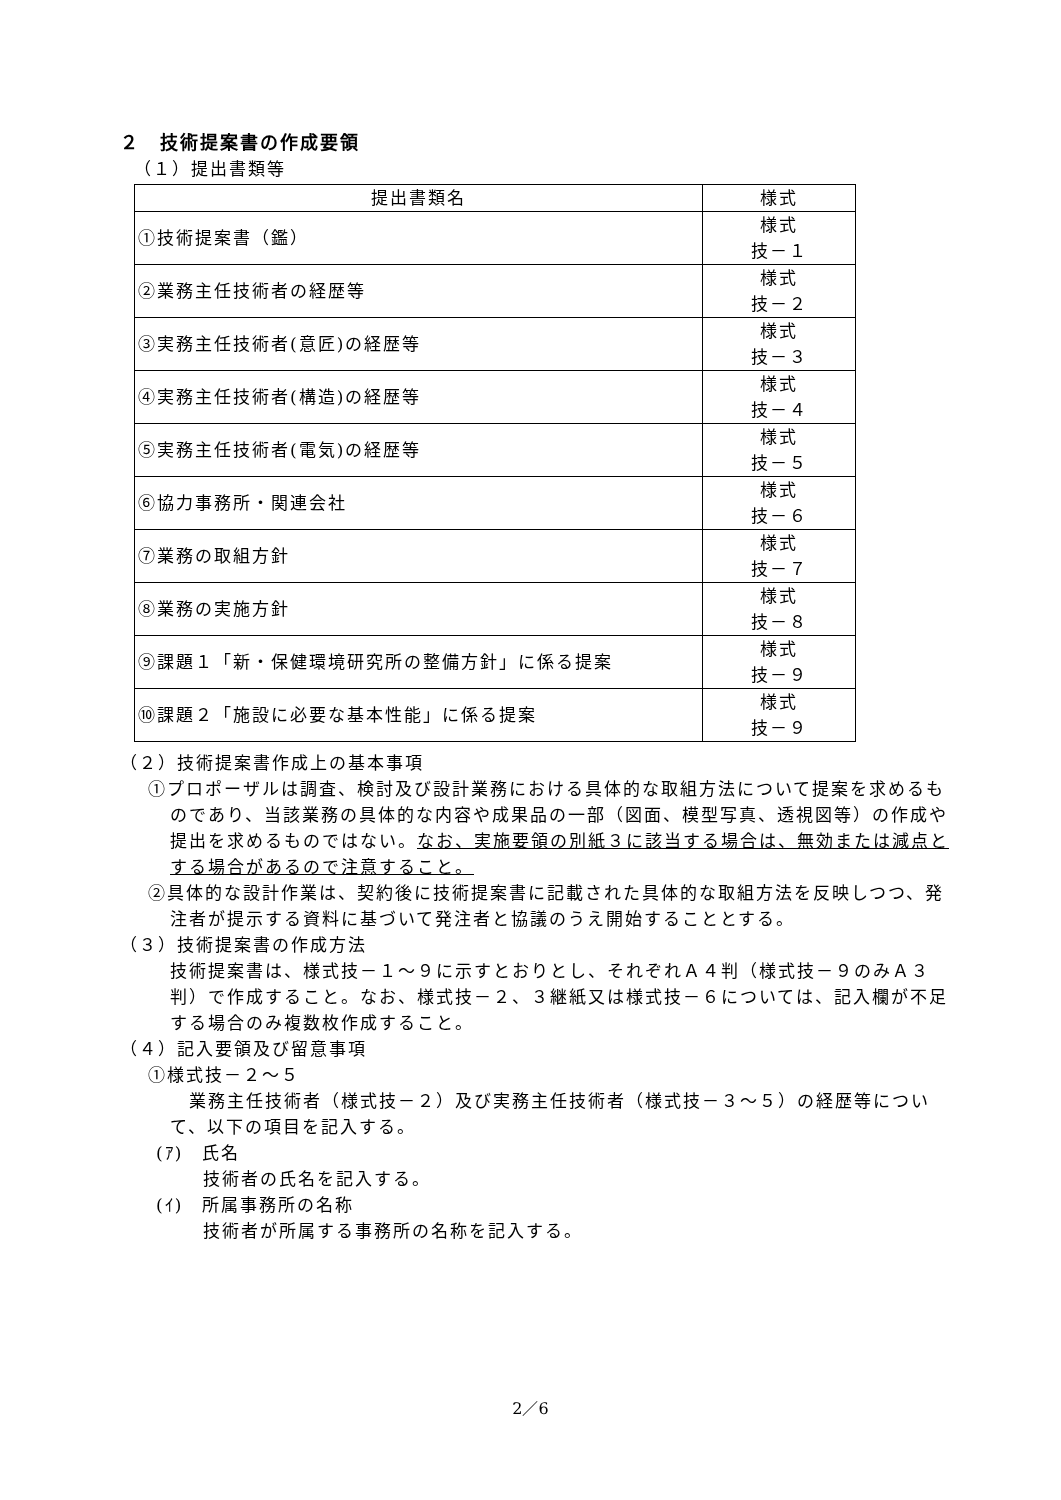２　技術提案書の作成要領
（１）提出書類等
| 提出書類名 | 様式 |
| ①技術提案書（鑑） | 様式 技－１ |
| ②業務主任技術者の経歴等 | 様式 技－２ |
| ③実務主任技術者(意匠)の経歴等 | 様式 技－３ |
| ④実務主任技術者(構造)の経歴等 | 様式 技－４ |
| ⑤実務主任技術者(電気)の経歴等 | 様式 技－５ |
| ⑥協力事務所・関連会社 | 様式 技－６ |
| ⑦業務の取組方針 | 様式 技－７ |
| ⑧業務の実施方針 | 様式 技－８ |
| ⑨課題１「新・保健環境研究所の整備方針」に係る提案 | 様式 技－９ |
| ⑩課題２「施設に必要な基本性能」に係る提案 | 様式 技－９ |
（２）技術提案書作成上の基本事項
①プロポーザルは調査、検討及び設計業務における具体的な取組方法について提案を求めるものであり、当該業務の具体的な内容や成果品の一部（図面、模型写真、透視図等）の作成や提出を求めるものではない。なお、実施要領の別紙３に該当する場合は、無効または減点とする場合があるので注意すること。
②具体的な設計作業は、契約後に技術提案書に記載された具体的な取組方法を反映しつつ、発注者が提示する資料に基づいて発注者と協議のうえ開始することとする。
（３）技術提案書の作成方法
技術提案書は、様式技－１～９に示すとおりとし、それぞれＡ４判（様式技－９のみＡ３判）で作成すること。なお、様式技－２、３継紙又は様式技－６については、記入欄が不足する場合のみ複数枚作成すること。
（４）記入要領及び留意事項
①様式技－２～５
　業務主任技術者（様式技－２）及び実務主任技術者（様式技－３～５）の経歴等について、以下の項目を記入する。
(ｱ)　氏名
　技術者の氏名を記入する。
(ｲ)　所属事務所の名称
　技術者が所属する事務所の名称を記入する。
2／6